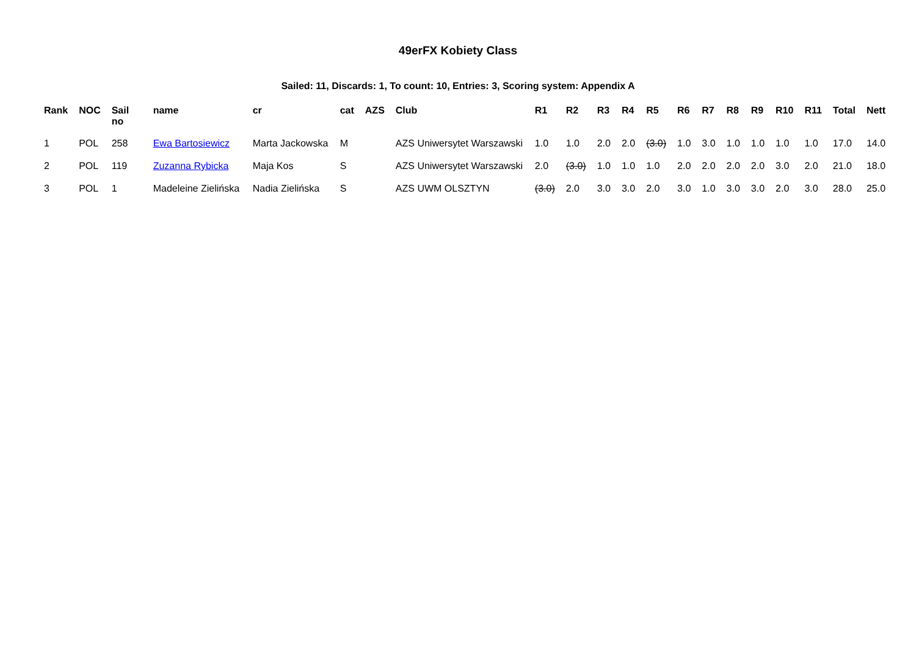49erFX Kobiety Class
Sailed: 11, Discards: 1, To count: 10, Entries: 3, Scoring system: Appendix A
| Rank | NOC | Sail no | name | cr | cat | AZS | Club | R1 | R2 | R3 | R4 | R5 | R6 | R7 | R8 | R9 | R10 | R11 | Total | Nett |
| --- | --- | --- | --- | --- | --- | --- | --- | --- | --- | --- | --- | --- | --- | --- | --- | --- | --- | --- | --- | --- |
| 1 | POL | 258 | Ewa Bartosiewicz | Marta Jackowska | M | | AZS Uniwersytet Warszawski | 1.0 | 1.0 | 2.0 | 2.0 | (3.0) | 1.0 | 3.0 | 1.0 | 1.0 | 1.0 | 1.0 | 17.0 | 14.0 |
| 2 | POL | 119 | Zuzanna Rybicka | Maja Kos | S | | AZS Uniwersytet Warszawski | 2.0 | (3.0) | 1.0 | 1.0 | 1.0 | 2.0 | 2.0 | 2.0 | 2.0 | 3.0 | 2.0 | 21.0 | 18.0 |
| 3 | POL | 1 | Madeleine Zielińska | Nadia Zielińska | S | | AZS UWM OLSZTYN | (3.0) | 2.0 | 3.0 | 3.0 | 2.0 | 3.0 | 1.0 | 3.0 | 3.0 | 2.0 | 3.0 | 28.0 | 25.0 |